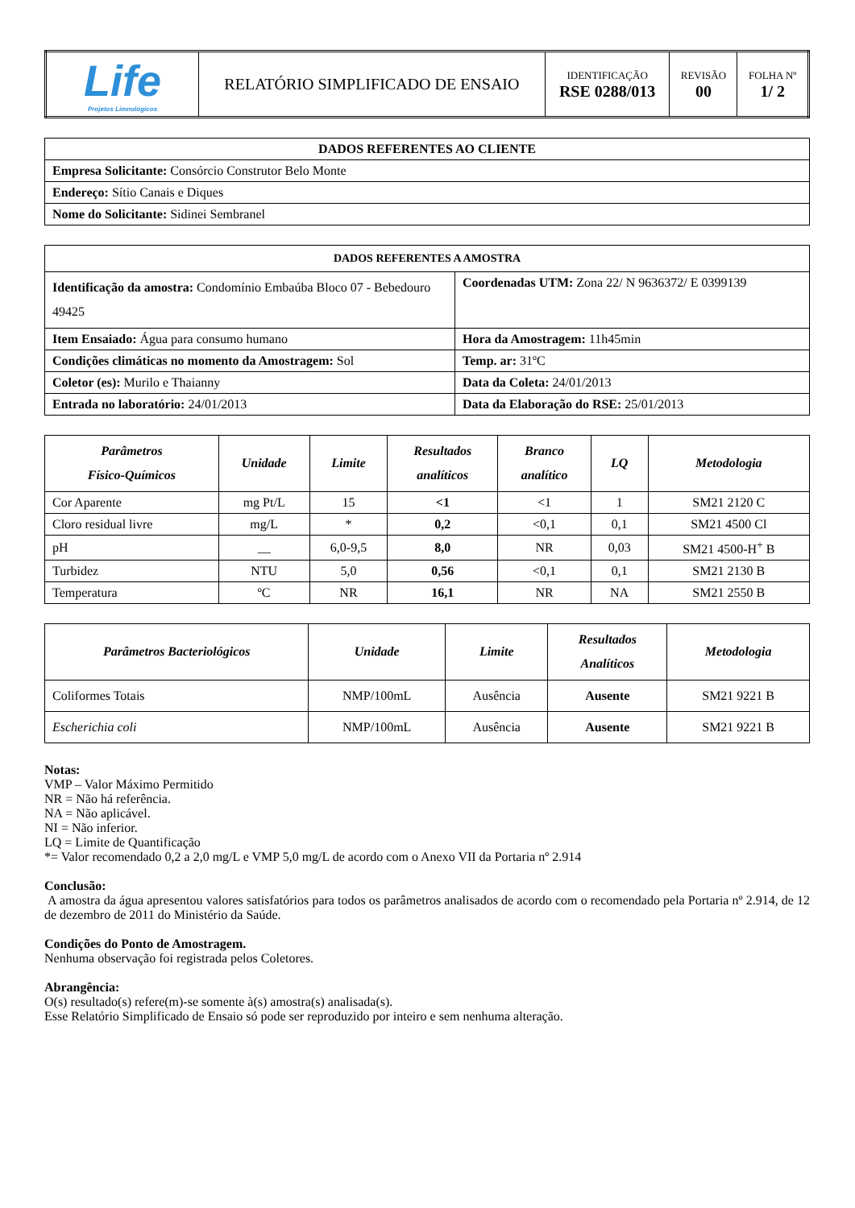| Life Projetos Limnológicos | RELATÓRIO SIMPLIFICADO DE ENSAIO | IDENTIFICAÇÃO RSE 0288/013 | REVISÃO 00 | FOLHA Nº 1/ 2 |
| DADOS REFERENTES AO CLIENTE |
| --- |
| Empresa Solicitante: Consórcio Construtor Belo Monte |
| Endereço: Sítio Canais e Diques |
| Nome do Solicitante: Sidinei Sembranel |
| DADOS REFERENTES A AMOSTRA | |
| --- | --- |
| Identificação da amostra: Condomínio Embaúba Bloco 07 - Bebedouro 49425 | Coordenadas UTM: Zona 22/ N 9636372/ E 0399139 |
| Item Ensaiado: Água para consumo humano | Hora da Amostragem: 11h45min |
| Condições climáticas no momento da Amostragem: Sol | Temp. ar: 31ºC |
| Coletor (es): Murilo e Thaianny | Data da Coleta: 24/01/2013 |
| Entrada no laboratório: 24/01/2013 | Data da Elaboração do RSE: 25/01/2013 |
| Parâmetros Físico-Químicos | Unidade | Limite | Resultados analíticos | Branco analítico | LQ | Metodologia |
| --- | --- | --- | --- | --- | --- | --- |
| Cor Aparente | mg Pt/L | 15 | <1 | <1 | 1 | SM21 2120 C |
| Cloro residual livre | mg/L | * | 0,2 | <0,1 | 0,1 | SM21 4500 Cl |
| pH | __ | 6,0-9,5 | 8,0 | NR | 0,03 | SM21 4500-H<sup>+</sup> B |
| Turbidez | NTU | 5,0 | 0,56 | <0,1 | 0,1 | SM21 2130 B |
| Temperatura | ºC | NR | 16,1 | NR | NA | SM21 2550 B |
| Parâmetros Bacteriológicos | Unidade | Limite | Resultados Analíticos | Metodologia |
| --- | --- | --- | --- | --- |
| Coliformes Totais | NMP/100mL | Ausência | Ausente | SM21 9221 B |
| Escherichia coli | NMP/100mL | Ausência | Ausente | SM21 9221 B |
Notas:
VMP – Valor Máximo Permitido
NR = Não há referência.
NA = Não aplicável.
NI = Não inferior.
LQ = Limite de Quantificação
*= Valor recomendado 0,2 a 2,0 mg/L e VMP 5,0 mg/L de acordo com o Anexo VII da Portaria nº 2.914
Conclusão:
A amostra da água apresentou valores satisfatórios para todos os parâmetros analisados de acordo com o recomendado pela Portaria nº 2.914, de 12 de dezembro de 2011 do Ministério da Saúde.
Condições do Ponto de Amostragem.
Nenhuma observação foi registrada pelos Coletores.
Abrangência:
O(s) resultado(s) refere(m)-se somente à(s) amostra(s) analisada(s).
Esse Relatório Simplificado de Ensaio só pode ser reproduzido por inteiro e sem nenhuma alteração.